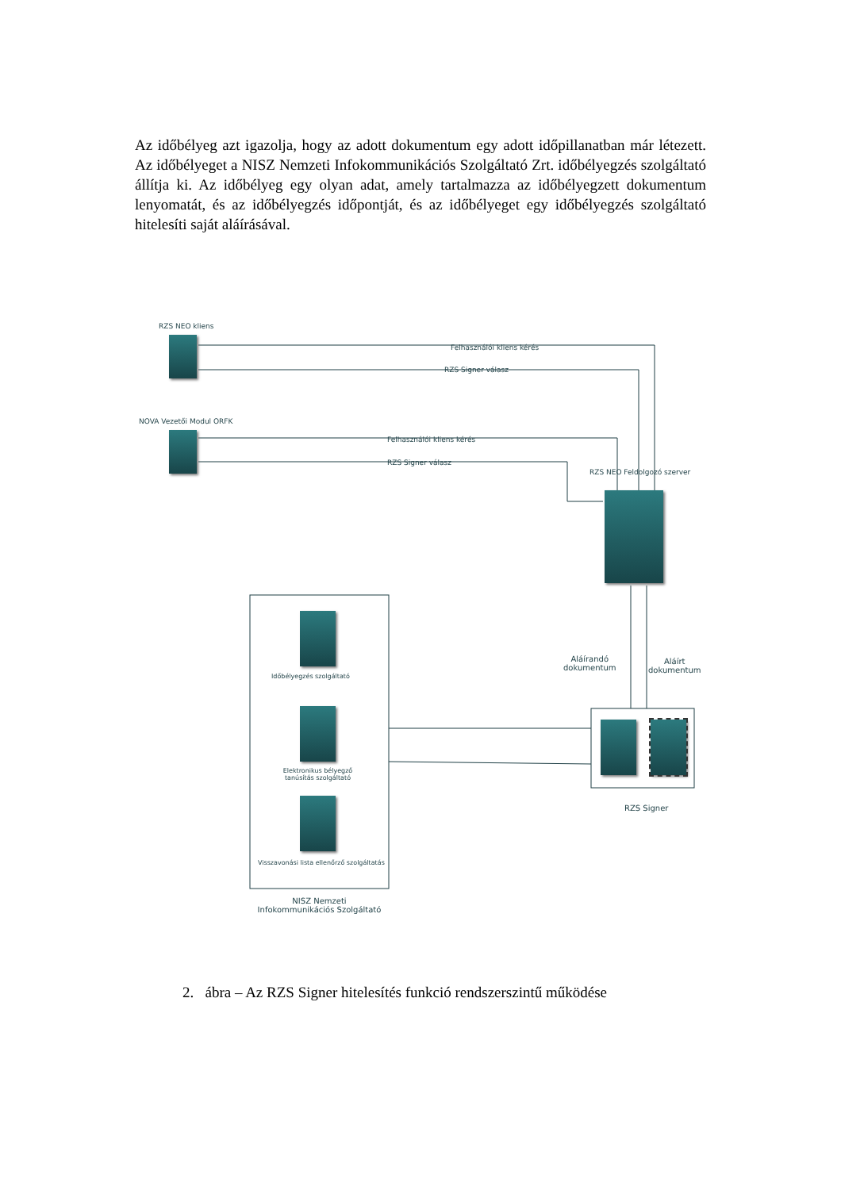Az időbélyeg azt igazolja, hogy az adott dokumentum egy adott időpillanatban már létezett. Az időbélyeget a NISZ Nemzeti Infokommunikációs Szolgáltató Zrt. időbélyegzés szolgáltató állítja ki. Az időbélyeg egy olyan adat, amely tartalmazza az időbélyegzett dokumentum lenyomatát, és az időbélyegzés időpontját, és az időbélyeget egy időbélyegzés szolgáltató hitelesíti saját aláírásával.
RZS NEO kliens
Felhasználói kliens kérés
RZS Signer válasz
NOVA Vezetői Modul ORFK
Felhasználói kliens kérés
RZS Signer válasz
RZS NEO Feldolgozó szerver
Aláírandó
dokumentum
Aláírt
dokumentum
Időbélyegzés szolgáltató
Elektronikus bélyegző tanúsítás szolgáltató
Visszavonási lista ellenőrző szolgáltatás
NISZ Nemzeti Infokommunikációs Szolgáltató
RZS Signer
2. ábra – Az RZS Signer hitelesítés funkció rendszerszintű működése